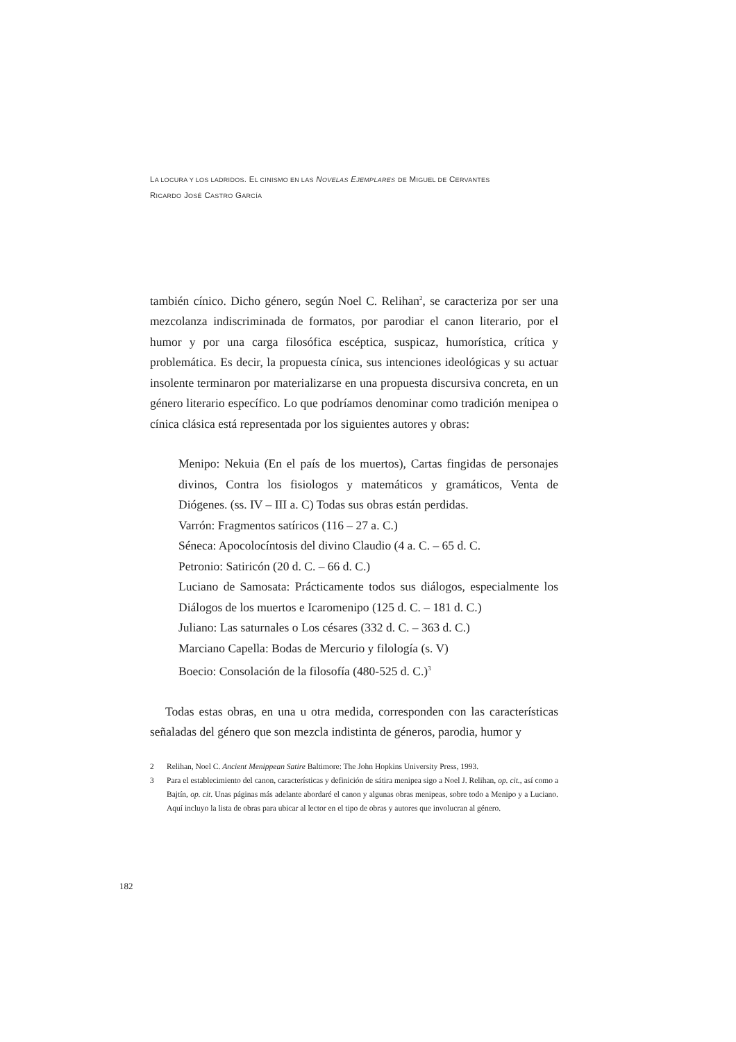LA LOCURA Y LOS LADRIDOS. EL CINISMO EN LAS NOVELAS EJEMPLARES DE MIGUEL DE CERVANTES
RICARDO JOSÉ CASTRO GARCÍA
también cínico. Dicho género, según Noel C. Relihan<sup>2</sup>, se caracteriza por ser una mezcolanza indiscriminada de formatos, por parodiar el canon literario, por el humor y por una carga filosófica escéptica, suspicaz, humorística, crítica y problemática. Es decir, la propuesta cínica, sus intenciones ideológicas y su actuar insolente terminaron por materializarse en una propuesta discursiva concreta, en un género literario específico. Lo que podríamos denominar como tradición menipea o cínica clásica está representada por los siguientes autores y obras:
Menipo: Nekuia (En el país de los muertos), Cartas fingidas de personajes divinos, Contra los fisiologos y matemáticos y gramáticos, Venta de Diógenes. (ss. IV – III a. C) Todas sus obras están perdidas.
Varrón: Fragmentos satíricos (116 – 27 a. C.)
Séneca: Apocolocíntosis del divino Claudio (4 a. C. – 65 d. C.
Petronio: Satiricón (20 d. C. – 66 d. C.)
Luciano de Samosata: Prácticamente todos sus diálogos, especialmente los Diálogos de los muertos e Icaromenipo (125 d. C. – 181 d. C.)
Juliano: Las saturnales o Los césares (332 d. C. – 363 d. C.)
Marciano Capella: Bodas de Mercurio y filología (s. V)
Boecio: Consolación de la filosofía (480-525 d. C.)<sup>3</sup>
Todas estas obras, en una u otra medida, corresponden con las características señaladas del género que son mezcla indistinta de géneros, parodia, humor y
2 Relihan, Noel C. Ancient Menippean Satire Baltimore: The John Hopkins University Press, 1993.
3 Para el establecimiento del canon, características y definición de sátira menipea sigo a Noel J. Relihan, op. cit., así como a Bajtín, op. cit. Unas páginas más adelante abordaré el canon y algunas obras menipeas, sobre todo a Menipo y a Luciano. Aquí incluyo la lista de obras para ubicar al lector en el tipo de obras y autores que involucran al género.
182